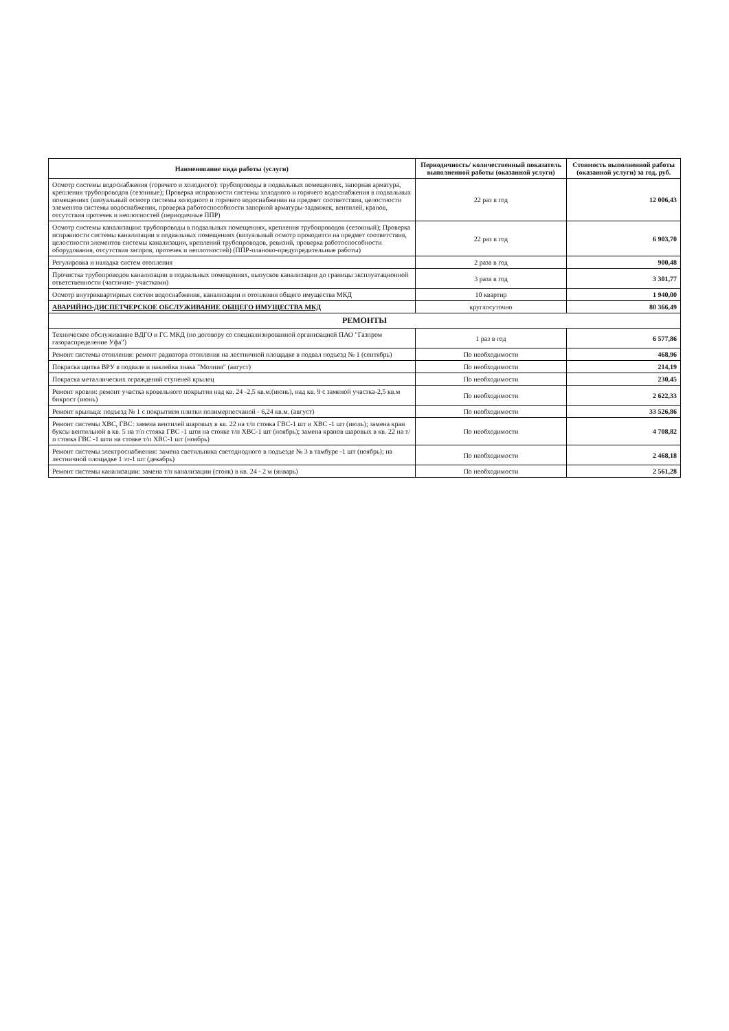| Наименование вида работы (услуги) | Периодичность/ количественный показатель выполненной работы (оказанной услуги) | Стоимость выполненной работы (оказанной услуги) за год, руб. |
| --- | --- | --- |
| Осмотр системы водоснабжения (горячего и холодного): трубопроводы в подвальных помещениях, запорная арматура, крепления трубопроводов (сезонные); Проверка исправности системы холодного и горячего водоснабжения в подвальных помещениях (визуальный осмотр системы холодного и горячего водоснабжения на предмет соответствия, целостности элементов системы водоснабжения, проверка работоспособности запорной арматуры-задвижек, вентилей, кранов, отсутствия протечек и неплотностей (периодичные ППР) | 22 раз в год | 12 006,43 |
| Осмотр системы канализации: трубопроводы в подвальных помещениях, крепления трубопроводов (сезонный); Проверка исправности системы канализации в подвальных помещениях (визуальный осмотр проводится на предмет соответствия, целостности элементов системы канализации, креплений трубопроводов, ревизий, проверка работоспособности оборудования, отсутствия засоров, протечек и неплотностей) (ППР-планово-предупредительные работы) | 22 раз в год | 6 903,70 |
| Регулировка и наладка систем отопления | 2 раза в год | 900,48 |
| Прочистка трубопроводов канализации в подвальных помещениях, выпусков канализации до границы эксплуатационной ответственности (частично- участками) | 3 раза в год | 3 301,77 |
| Осмотр внутриквартирных систем водоснабжения, канализации и отопления общего имущества МКД | 10 квартир | 1 940,00 |
| АВАРИЙНО-ДИСПЕТЧЕРСКОЕ ОБСЛУЖИВАНИЕ ОБЩЕГО ИМУЩЕСТВА МКД | круглосуточно | 80 366,49 |
| РЕМОНТЫ | | |
| Техническое обслуживание ВДГО и ГС МКД (по договору со специализированной организацией ПАО "Газпром газораспределение Уфа") | 1 раз в год | 6 577,86 |
| Ремонт системы отопления: ремонт радиатора отопления на лестничной площадке в подвал подъезд № 1 (сентябрь) | По необходимости | 468,96 |
| Покраска щитка ВРУ в подвале и наклейка знака "Молния" (август) | По необходимости | 214,19 |
| Покраска металлических ограждений ступеней крылец | По необходимости | 230,45 |
| Ремонт кровли: ремонт участка кровельного покрытия над кв. 24 -2,5 кв.м.(июнь), над кв. 9 с заменой участка-2,5 кв.м бикрост (июнь) | По необходимости | 2 622,33 |
| Ремонт крыльца: подъезд № 1 с покрытием плитки полимерпесчаной - 6,24 кв.м. (август) | По необходимости | 33 526,86 |
| Ремонт системы ХВС, ГВС: замена вентилей шаровых в кв. 22 на т/п стояка ГВС-1 шт и ХВС -1 шт (июль); замена кран буксы вентильной в кв. 5 на т/п стояка ГВС -1 шти на стояке т/п ХВС-1 шт (ноябрь); замена кранов шаровых в кв. 22 на т/п стояка ГВС -1 шти на стояке т/п ХВС-1 шт (ноябрь) | По необходимости | 4 708,82 |
| Ремонт системы электроснабжения: замена светильника светодиодного в подъезде № 3 в тамбуре -1 шт (ноябрь); на лестничной площадке 1 эт-1 шт (декабрь) | По необходимости | 2 468,18 |
| Ремонт системы канализации: замена т/п канализации (стояк) в кв. 24 - 2 м (январь) | По необходимости | 2 561,28 |